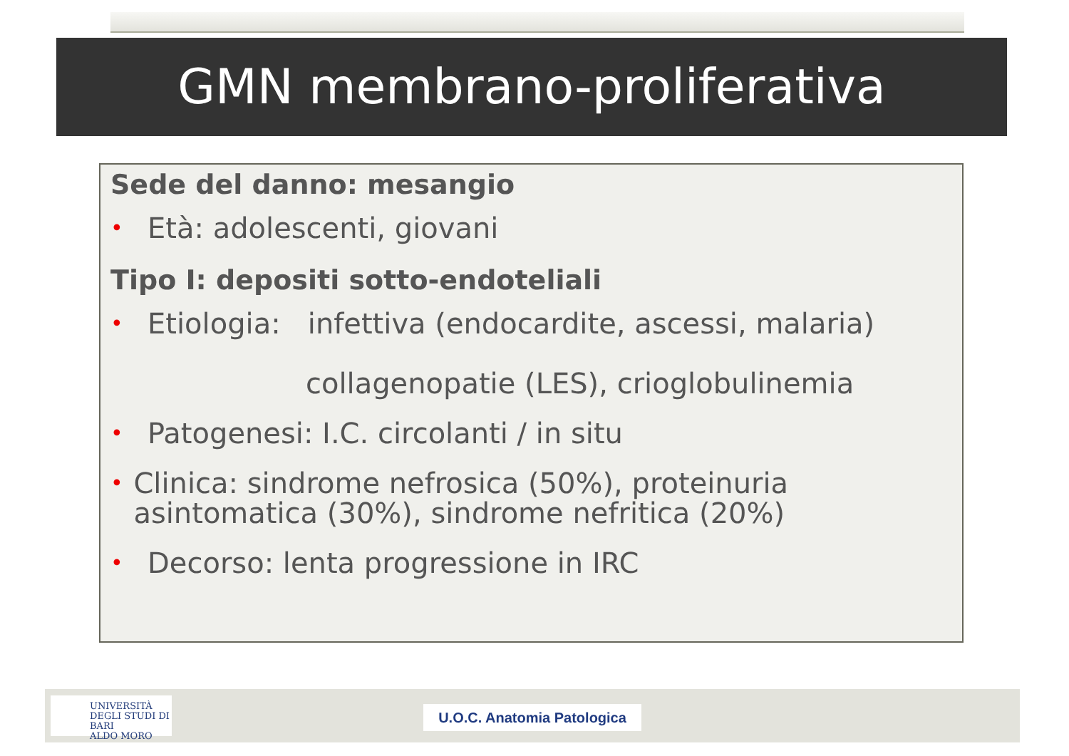GMN membrano-proliferativa
Sede del danno: mesangio
• Età: adolescenti, giovani
Tipo I: depositi sotto-endoteliali
• Etiologia: infettiva (endocardite, ascessi, malaria)
collagenopatie (LES), crioglobulinemia
• Patogenesi: I.C. circolanti / in situ
• Clinica: sindrome nefrosica (50%), proteinuria asintomatica (30%), sindrome nefritica (20%)
• Decorso: lenta progressione in IRC
UNIVERSITÀ
DEGLI STUDI DI BARI
ALDO MORO
U.O.C. Anatomia Patologica